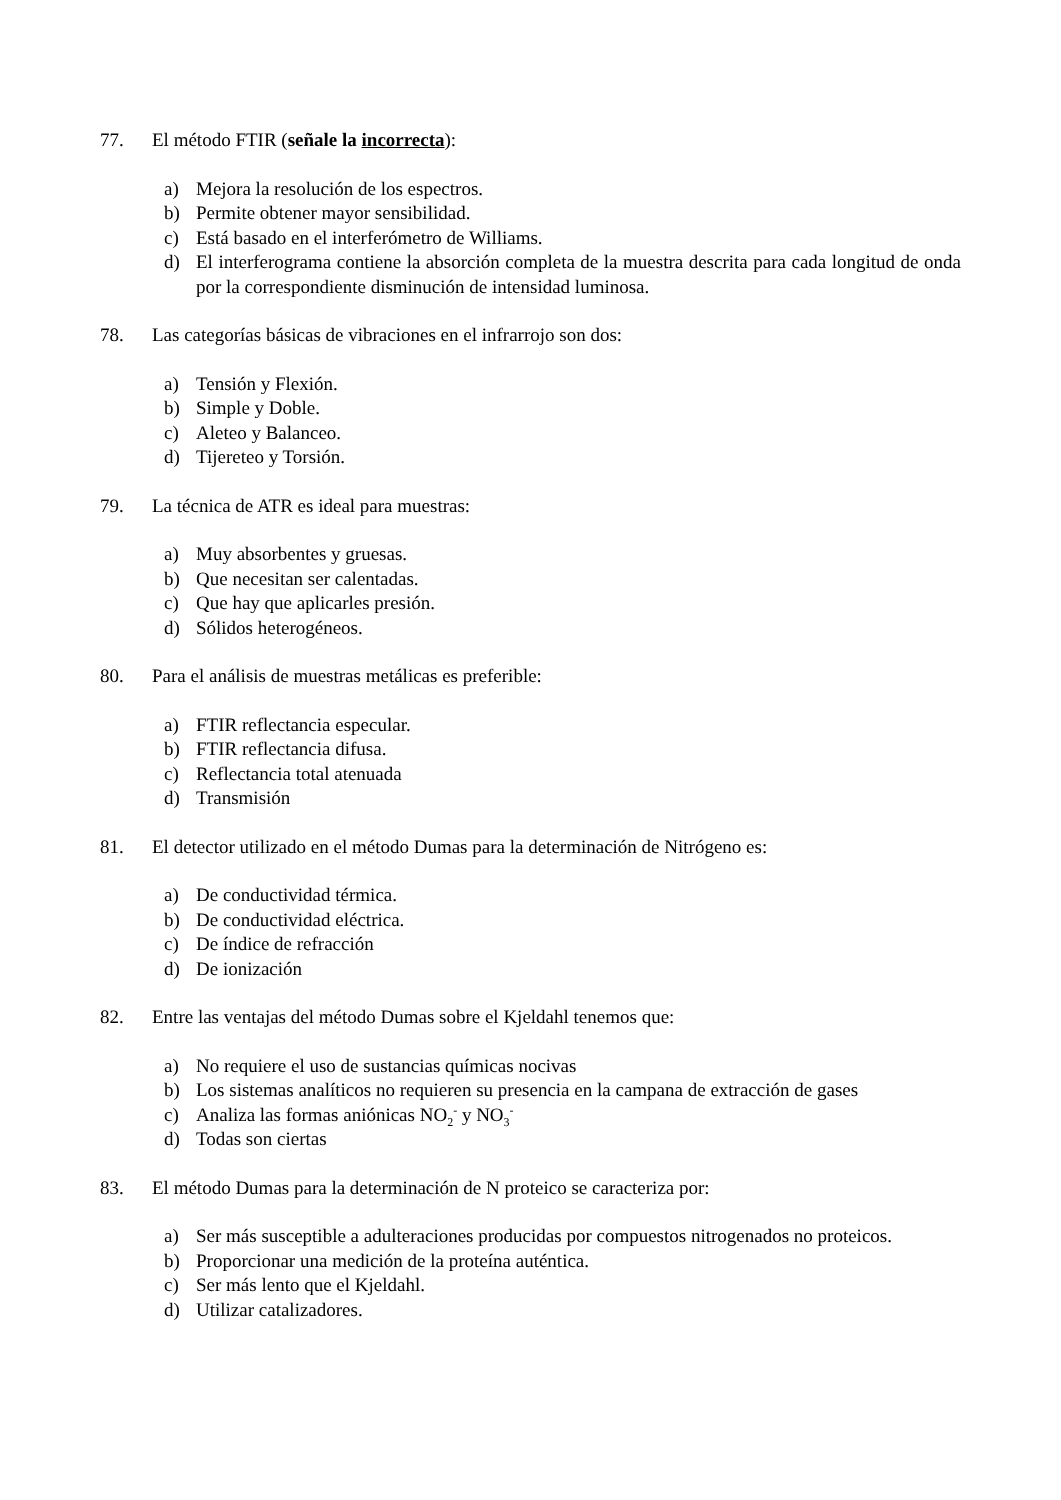77. El método FTIR (señale la incorrecta):
a) Mejora la resolución de los espectros.
b) Permite obtener mayor sensibilidad.
c) Está basado en el interferómetro de Williams.
d) El interferograma contiene la absorción completa de la muestra descrita para cada longitud de onda por la correspondiente disminución de intensidad luminosa.
78. Las categorías básicas de vibraciones en el infrarrojo son dos:
a) Tensión y Flexión.
b) Simple y Doble.
c) Aleteo y Balanceo.
d) Tijereteo y Torsión.
79. La técnica de ATR es ideal para muestras:
a) Muy absorbentes y gruesas.
b) Que necesitan ser calentadas.
c) Que hay que aplicarles presión.
d) Sólidos heterogéneos.
80. Para el análisis de muestras metálicas es preferible:
a) FTIR reflectancia especular.
b) FTIR reflectancia difusa.
c) Reflectancia total atenuada
d) Transmisión
81. El detector utilizado en el método Dumas para la determinación de Nitrógeno es:
a) De conductividad térmica.
b) De conductividad eléctrica.
c) De índice de refracción
d) De ionización
82. Entre las ventajas del método Dumas sobre el Kjeldahl tenemos que:
a) No requiere el uso de sustancias químicas nocivas
b) Los sistemas analíticos no requieren su presencia en la campana de extracción de gases
c) Analiza las formas aniónicas NO<sub>2</sub><sup>-</sup> y NO<sub>3</sub><sup>-</sup>
d) Todas son ciertas
83. El método Dumas para la determinación de N proteico se caracteriza por:
a) Ser más susceptible a adulteraciones producidas por compuestos nitrogenados no proteicos.
b) Proporcionar una medición de la proteína auténtica.
c) Ser más lento que el Kjeldahl.
d) Utilizar catalizadores.